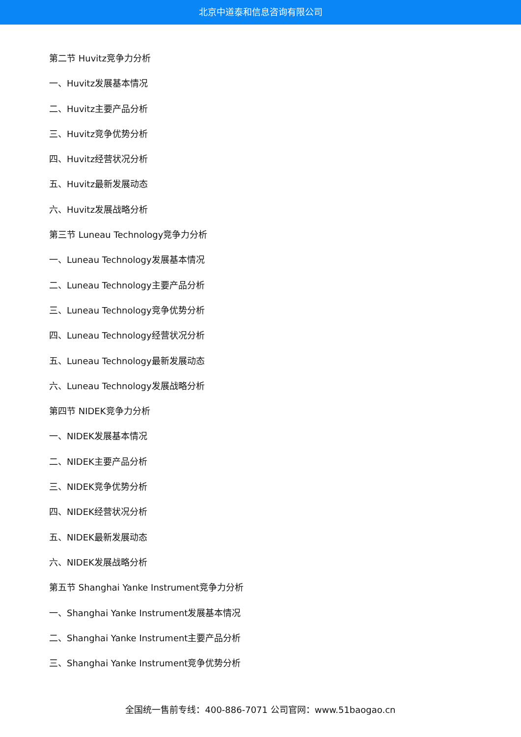北京中道泰和信息咨询有限公司
第二节 Huvitz竞争力分析
一、Huvitz发展基本情况
二、Huvitz主要产品分析
三、Huvitz竞争优势分析
四、Huvitz经营状况分析
五、Huvitz最新发展动态
六、Huvitz发展战略分析
第三节 Luneau Technology竞争力分析
一、Luneau Technology发展基本情况
二、Luneau Technology主要产品分析
三、Luneau Technology竞争优势分析
四、Luneau Technology经营状况分析
五、Luneau Technology最新发展动态
六、Luneau Technology发展战略分析
第四节 NIDEK竞争力分析
一、NIDEK发展基本情况
二、NIDEK主要产品分析
三、NIDEK竞争优势分析
四、NIDEK经营状况分析
五、NIDEK最新发展动态
六、NIDEK发展战略分析
第五节 Shanghai Yanke Instrument竞争力分析
一、Shanghai Yanke Instrument发展基本情况
二、Shanghai Yanke Instrument主要产品分析
三、Shanghai Yanke Instrument竞争优势分析
全国统一售前专线：400-886-7071 公司官网：www.51baogao.cn